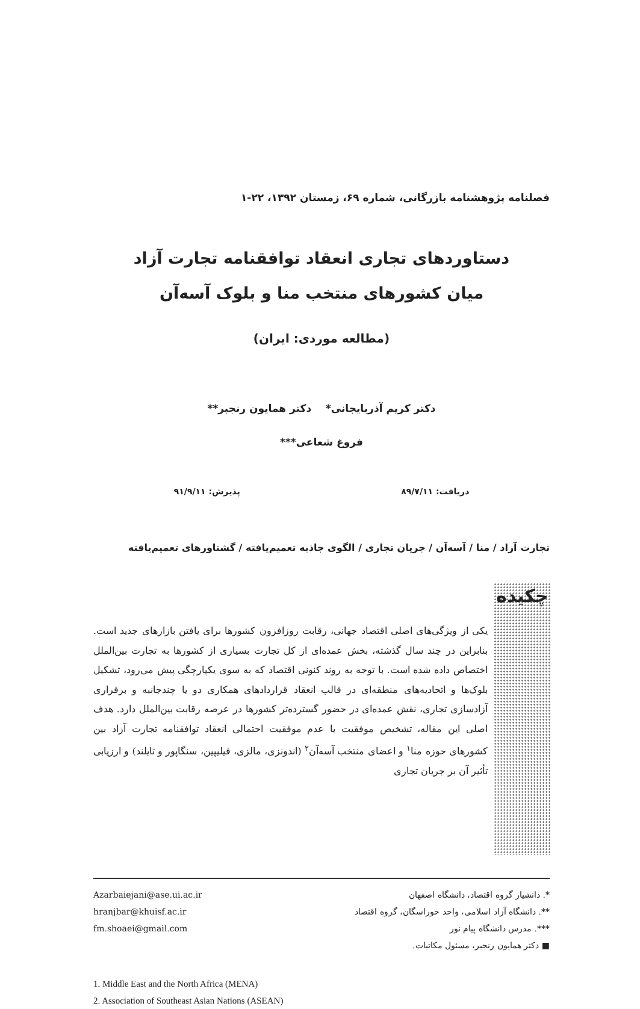فصلنامه پژوهشنامه بازرگانی، شماره ۶۹، زمستان ۱۳۹۲، ۲۲-۱
دستاوردهای تجاری انعقاد توافقنامه تجارت آزاد
میان کشورهای منتخب منا و بلوک آسه‌آن
(مطالعه موردی: ایران)
دکتر کریم آذربایجانی* دکتر همایون رنجبر**
فروغ شعاعی***
دریافت: ۸۹/۷/۱۱ پذیرش: ۹۱/۹/۱۱
تجارت آزاد / منا / آسه‌آن / جریان تجاری / الگوی جاذبه تعمیم‌یافته / گشتاورهای تعمیم‌یافته
چکیده
یکی از ویژگی‌های اصلی اقتصاد جهانی، رقابت روزافزون کشورها برای یافتن بازارهای جدید است. بنابراین در چند سال گذشته، بخش عمده‌ای از کل تجارت بسیاری از کشورها به تجارت بین‌الملل اختصاص داده شده است. با توجه به روند کنونی اقتصاد که به سوی یکپارچگی پیش می‌رود، تشکیل بلوک‌ها و اتحادیه‌های منطقه‌ای در قالب انعقاد قراردادهای همکاری دو یا چندجانبه و برقراری آزادسازی تجاری، نقش عمده‌ای در حضور گسترده‌تر کشورها در عرصه رقابت بین‌الملل دارد. هدف اصلی این مقاله، تشخیص موفقیت یا عدم موفقیت احتمالی انعقاد توافقنامه تجارت آزاد بین کشورهای حوزه منا<sup>۱</sup> و اعضای منتخب آسه‌آن<sup>۲</sup> (اندونزی، مالزی، فیلیپین، سنگاپور و تایلند) و ارزیابی تأثیر آن بر جریان تجاری
*. دانشیار گروه اقتصاد، دانشگاه اصفهان
**. دانشگاه آزاد اسلامی، واحد خوراسگان، گروه اقتصاد
***. مدرس دانشگاه پیام نور
■ دکتر همایون رنجبر، مسئول مکاتبات.
Azarbaiejani@ase.ui.ac.ir
hranjbar@khuisf.ac.ir
fm.shoaei@gmail.com
1. Middle East and the North Africa (MENA)
2. Association of Southeast Asian Nations (ASEAN)